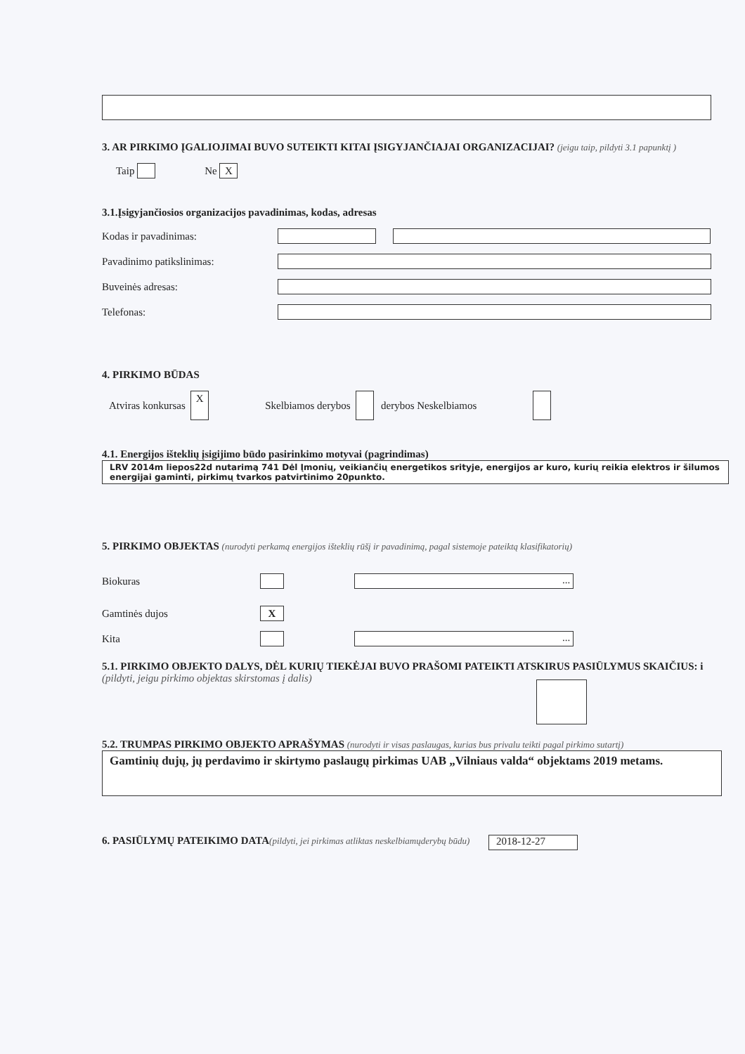3. AR PIRKIMO ĮGALIOJIMAI BUVO SUTEIKTI KITAI ĮSIGYJANČIAJAI ORGANIZACIJAI? (jeigu taip, pildyti 3.1 papunktį )
Taip Ne X
3.1.Įsigyjančiosios organizacijos pavadinimas, kodas, adresas
Kodas ir pavadinimas:
Pavadinimo patikslinimas:
Buveinės adresas:
Telefonas:
4. PIRKIMO BŪDAS
Atviras konkursas X Skelbiamos derybos derybos Neskelbiamos
4.1. Energijos išteklių įsigijimo būdo pasirinkimo motyvai (pagrindimas)
LRV 2014m liepos22d nutarimą 741 Dėl Įmonių, veikiančių energetikos srityje, energijos ar kuro, kurių reikia elektros ir šilumos energijai gaminti, pirkimų tvarkos patvirtinimo 20punkto.
5. PIRKIMO OBJEKTAS (nurodyti perkamą energijos išteklių rūšį ir pavadinimą, pagal sistemoje pateiktą klasifikatorių)
Biokuras ...
Gamtinės dujos X
Kita ...
5.1. PIRKIMO OBJEKTO DALYS, DĖL KURIŲ TIEKĖJAI BUVO PRAŠOMI PATEIKTI ATSKIRUS PASIŪLYMUS SKAIČIUS: i
(pildyti, jeigu pirkimo objektas skirstomas į dalis)
5.2. TRUMPAS PIRKIMO OBJEKTO APRAŠYMAS (nurodyti ir visas paslaugas, kurias bus privalu teikti pagal pirkimo sutartį)
Gamtinių dujų, jų perdavimo ir skirtymo paslaugų pirkimas UAB „Vilniaus valda“ objektams 2019 metams.
6. PASIŪLYMŲ PATEIKIMO DATA(pildyti, jei pirkimas atliktas neskelbiamųderybų būdu)
2018-12-27